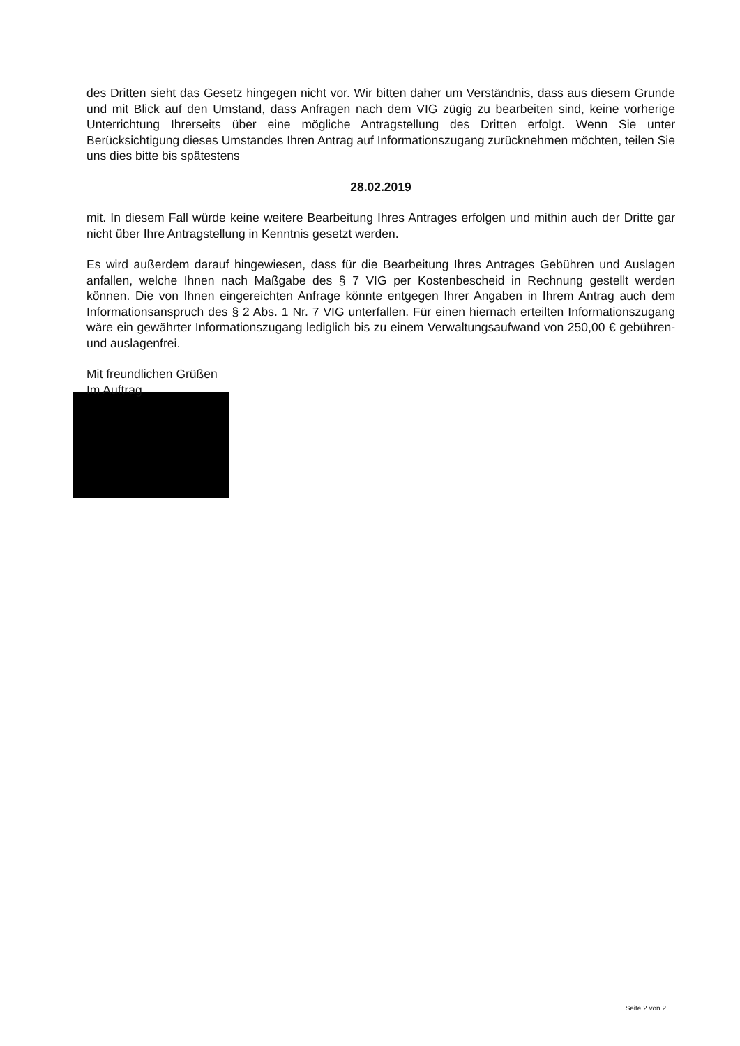des Dritten sieht das Gesetz hingegen nicht vor. Wir bitten daher um Verständnis, dass aus diesem Grunde und mit Blick auf den Umstand, dass Anfragen nach dem VIG zügig zu bearbeiten sind, keine vorherige Unterrichtung Ihrerseits über eine mögliche Antragstellung des Dritten erfolgt. Wenn Sie unter Berücksichtigung dieses Umstandes Ihren Antrag auf Informationszugang zurücknehmen möchten, teilen Sie uns dies bitte bis spätestens
28.02.2019
mit. In diesem Fall würde keine weitere Bearbeitung Ihres Antrages erfolgen und mithin auch der Dritte gar nicht über Ihre Antragstellung in Kenntnis gesetzt werden.
Es wird außerdem darauf hingewiesen, dass für die Bearbeitung Ihres Antrages Gebühren und Auslagen anfallen, welche Ihnen nach Maßgabe des § 7 VIG per Kostenbescheid in Rechnung gestellt werden können. Die von Ihnen eingereichten Anfrage könnte entgegen Ihrer Angaben in Ihrem Antrag auch dem Informationsanspruch des § 2 Abs. 1 Nr. 7 VIG unterfallen. Für einen hiernach erteilten Informationszugang wäre ein gewährter Informationszugang lediglich bis zu einem Verwaltungsaufwand von 250,00 € gebühren- und auslagenfrei.
Mit freundlichen Grüßen
Im Auftrag
Seite 2 von 2